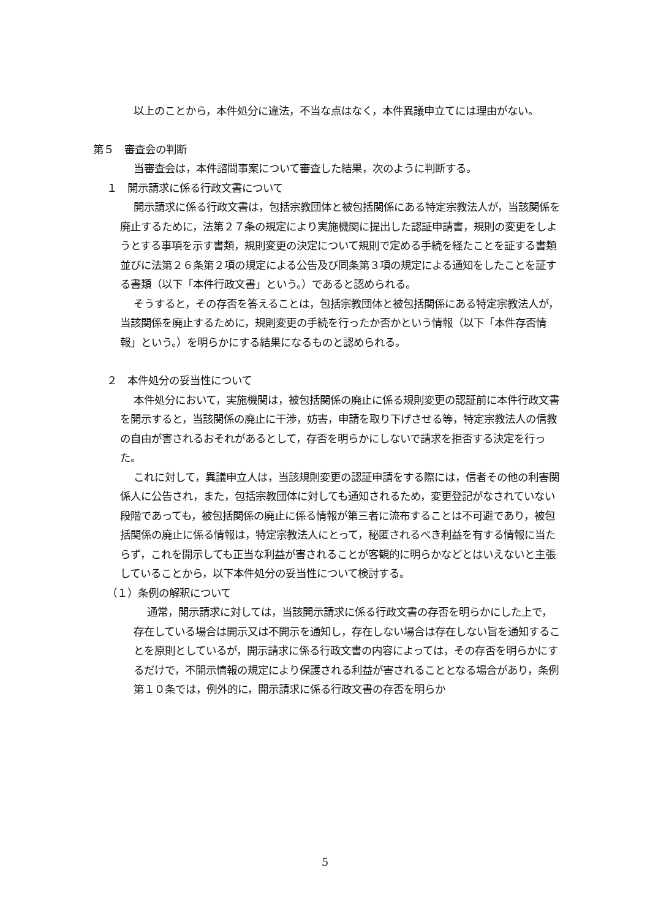以上のことから，本件処分に違法，不当な点はなく，本件異議申立てには理由がない。
第５　審査会の判断
当審査会は，本件諮問事案について審査した結果，次のように判断する。
１　開示請求に係る行政文書について
開示請求に係る行政文書は，包括宗教団体と被包括関係にある特定宗教法人が，当該関係を廃止するために，法第２７条の規定により実施機関に提出した認証申請書，規則の変更をしようとする事項を示す書類，規則変更の決定について規則で定める手続を経たことを証する書類並びに法第２６条第２項の規定による公告及び同条第３項の規定による通知をしたことを証する書類（以下「本件行政文書」という。）であると認められる。
そうすると，その存否を答えることは，包括宗教団体と被包括関係にある特定宗教法人が，当該関係を廃止するために，規則変更の手続を行ったか否かという情報（以下「本件存否情報」という。）を明らかにする結果になるものと認められる。
２　本件処分の妥当性について
本件処分において，実施機関は，被包括関係の廃止に係る規則変更の認証前に本件行政文書を開示すると，当該関係の廃止に干渉，妨害，申請を取り下げさせる等，特定宗教法人の信教の自由が害されるおそれがあるとして，存否を明らかにしないで請求を拒否する決定を行った。
これに対して，異議申立人は，当該規則変更の認証申請をする際には，信者その他の利害関係人に公告され，また，包括宗教団体に対しても通知されるため，変更登記がなされていない段階であっても，被包括関係の廃止に係る情報が第三者に流布することは不可避であり，被包括関係の廃止に係る情報は，特定宗教法人にとって，秘匿されるべき利益を有する情報に当たらず，これを開示しても正当な利益が害されることが客観的に明らかなどとはいえないと主張していることから，以下本件処分の妥当性について検討する。
（１）条例の解釈について
通常，開示請求に対しては，当該開示請求に係る行政文書の存否を明らかにした上で，存在している場合は開示又は不開示を通知し，存在しない場合は存在しない旨を通知することを原則としているが，開示請求に係る行政文書の内容によっては，その存否を明らかにするだけで，不開示情報の規定により保護される利益が害されることとなる場合があり，条例第１０条では，例外的に，開示請求に係る行政文書の存否を明らか
5